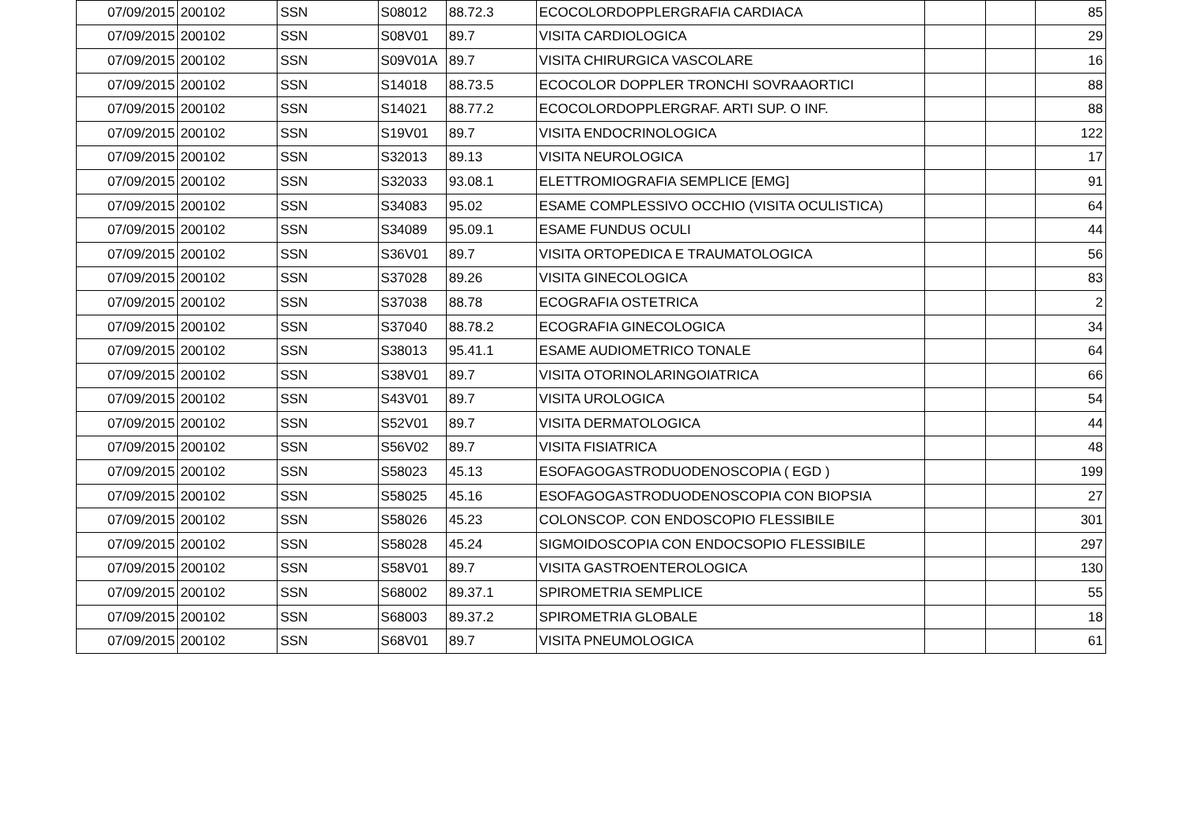| 07/09/2015 | 200102 | SSN | S08012 | 88.72.3 | ECOCOLORDOPPLERGRAFIA CARDIACA | | | 85 |
| 07/09/2015 | 200102 | SSN | S08V01 | 89.7 | VISITA CARDIOLOGICA | | | 29 |
| 07/09/2015 | 200102 | SSN | S09V01A | 89.7 | VISITA CHIRURGICA VASCOLARE | | | 16 |
| 07/09/2015 | 200102 | SSN | S14018 | 88.73.5 | ECOCOLOR DOPPLER TRONCHI SOVRAAORTICI | | | 88 |
| 07/09/2015 | 200102 | SSN | S14021 | 88.77.2 | ECOCOLORDOPPLERGRAF. ARTI SUP. O INF. | | | 88 |
| 07/09/2015 | 200102 | SSN | S19V01 | 89.7 | VISITA ENDOCRINOLOGICA | | | 122 |
| 07/09/2015 | 200102 | SSN | S32013 | 89.13 | VISITA NEUROLOGICA | | | 17 |
| 07/09/2015 | 200102 | SSN | S32033 | 93.08.1 | ELETTROMIOGRAFIA SEMPLICE [EMG] | | | 91 |
| 07/09/2015 | 200102 | SSN | S34083 | 95.02 | ESAME COMPLESSIVO OCCHIO (VISITA OCULISTICA) | | | 64 |
| 07/09/2015 | 200102 | SSN | S34089 | 95.09.1 | ESAME FUNDUS OCULI | | | 44 |
| 07/09/2015 | 200102 | SSN | S36V01 | 89.7 | VISITA ORTOPEDICA E TRAUMATOLOGICA | | | 56 |
| 07/09/2015 | 200102 | SSN | S37028 | 89.26 | VISITA GINECOLOGICA | | | 83 |
| 07/09/2015 | 200102 | SSN | S37038 | 88.78 | ECOGRAFIA OSTETRICA | | | 2 |
| 07/09/2015 | 200102 | SSN | S37040 | 88.78.2 | ECOGRAFIA GINECOLOGICA | | | 34 |
| 07/09/2015 | 200102 | SSN | S38013 | 95.41.1 | ESAME AUDIOMETRICO TONALE | | | 64 |
| 07/09/2015 | 200102 | SSN | S38V01 | 89.7 | VISITA OTORINOLARINGOIATRICA | | | 66 |
| 07/09/2015 | 200102 | SSN | S43V01 | 89.7 | VISITA UROLOGICA | | | 54 |
| 07/09/2015 | 200102 | SSN | S52V01 | 89.7 | VISITA DERMATOLOGICA | | | 44 |
| 07/09/2015 | 200102 | SSN | S56V02 | 89.7 | VISITA FISIATRICA | | | 48 |
| 07/09/2015 | 200102 | SSN | S58023 | 45.13 | ESOFAGOGASTRODUODENOSCOPIA ( EGD ) | | | 199 |
| 07/09/2015 | 200102 | SSN | S58025 | 45.16 | ESOFAGOGASTRODUODENOSCOPIA CON BIOPSIA | | | 27 |
| 07/09/2015 | 200102 | SSN | S58026 | 45.23 | COLONSCOP. CON ENDOSCOPIO FLESSIBILE | | | 301 |
| 07/09/2015 | 200102 | SSN | S58028 | 45.24 | SIGMOIDOSCOPIA CON ENDOCSOPIO FLESSIBILE | | | 297 |
| 07/09/2015 | 200102 | SSN | S58V01 | 89.7 | VISITA GASTROENTEROLOGICA | | | 130 |
| 07/09/2015 | 200102 | SSN | S68002 | 89.37.1 | SPIROMETRIA SEMPLICE | | | 55 |
| 07/09/2015 | 200102 | SSN | S68003 | 89.37.2 | SPIROMETRIA GLOBALE | | | 18 |
| 07/09/2015 | 200102 | SSN | S68V01 | 89.7 | VISITA PNEUMOLOGICA | | | 61 |